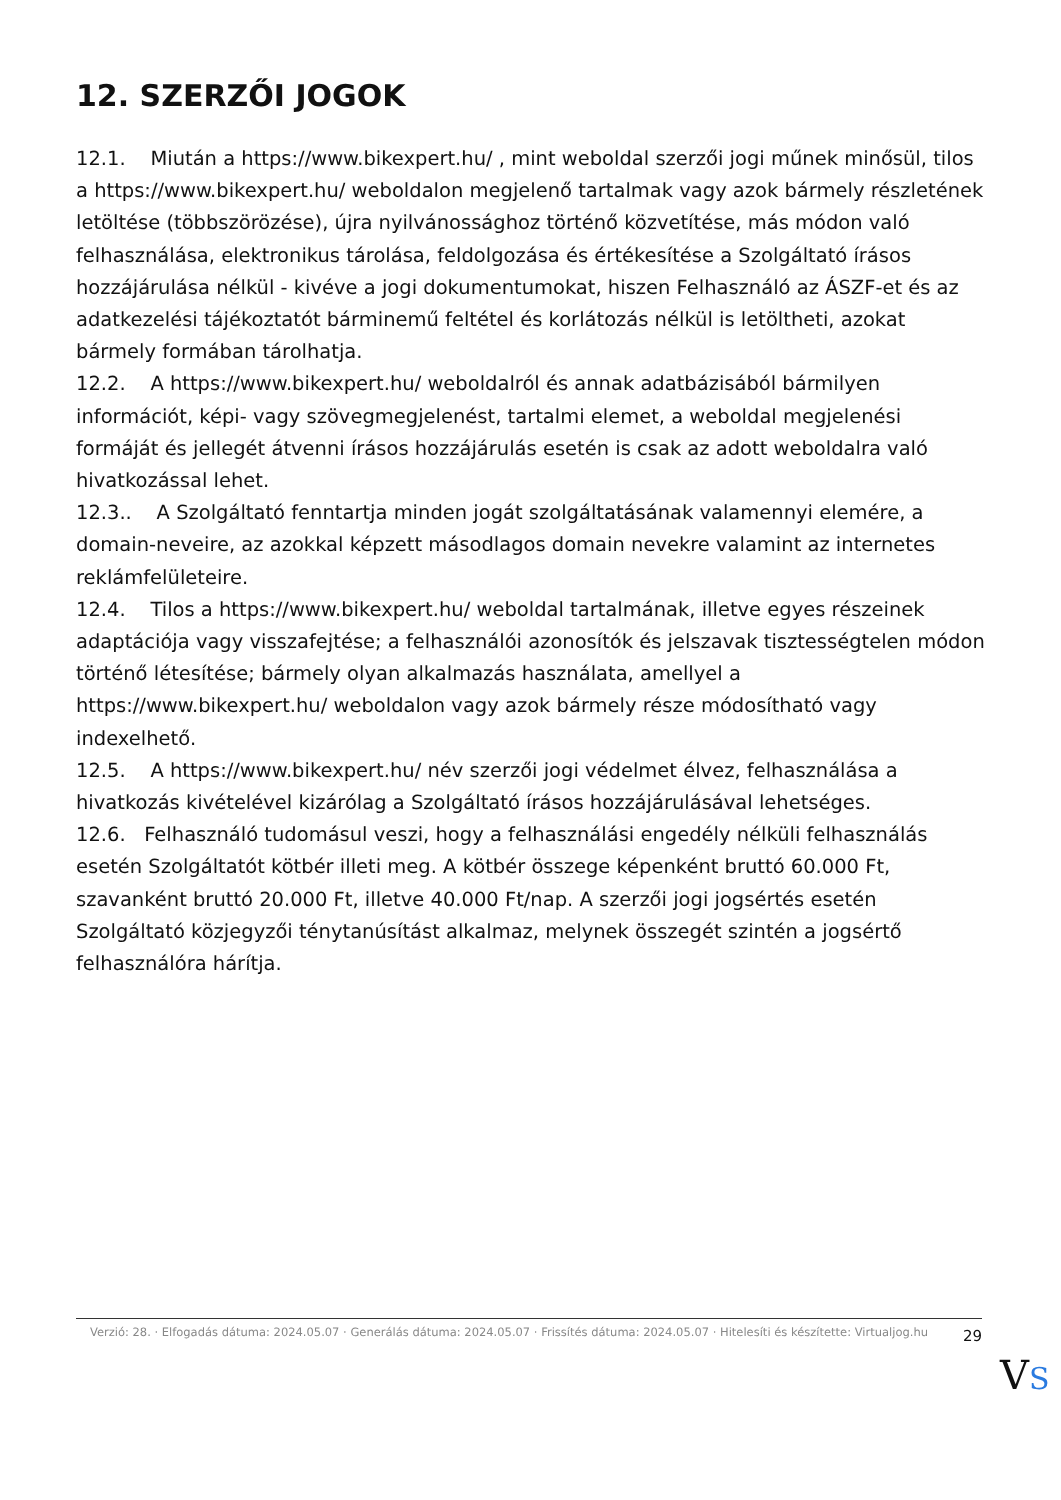12. SZERZŐI JOGOK
12.1. Miután a https://www.bikexpert.hu/ , mint weboldal szerzői jogi műnek minősül, tilos a https://www.bikexpert.hu/ weboldalon megjelenő tartalmak vagy azok bármely részletének letöltése (többszörözése), újra nyilvánossághoz történő közvetítése, más módon való felhasználása, elektronikus tárolása, feldolgozása és értékesítése a Szolgáltató írásos hozzájárulása nélkül - kivéve a jogi dokumentumokat, hiszen Felhasználó az ÁSZF-et és az adatkezelési tájékoztatót bárminemű feltétel és korlátozás nélkül is letöltheti, azokat bármely formában tárolhatja.
12.2. A https://www.bikexpert.hu/ weboldalról és annak adatbázisából bármilyen információt, képi- vagy szövegmegjelenést, tartalmi elemet, a weboldal megjelenési formáját és jellegét átvenni írásos hozzájárulás esetén is csak az adott weboldalra való hivatkozással lehet.
12.3.. A Szolgáltató fenntartja minden jogát szolgáltatásának valamennyi elemére, a domain-neveire, az azokkal képzett másodlagos domain nevekre valamint az internetes reklámfelületeire.
12.4. Tilos a https://www.bikexpert.hu/ weboldal tartalmának, illetve egyes részeinek adaptációja vagy visszafejtése; a felhasználói azonosítók és jelszavak tisztességtelen módon történő létesítése; bármely olyan alkalmazás használata, amellyel a https://www.bikexpert.hu/ weboldalon vagy azok bármely része módosítható vagy indexelhető.
12.5. A https://www.bikexpert.hu/ név szerzői jogi védelmet élvez, felhasználása a hivatkozás kivételével kizárólag a Szolgáltató írásos hozzájárulásával lehetséges.
12.6. Felhasználó tudomásul veszi, hogy a felhasználási engedély nélküli felhasználás esetén Szolgáltatót kötbér illeti meg. A kötbér összege képenként bruttó 60.000 Ft, szavanként bruttó 20.000 Ft, illetve 40.000 Ft/nap. A szerzői jogi jogsértés esetén Szolgáltató közjegyzői ténytanúsítást alkalmaz, melynek összegét szintén a jogsértő felhasználóra hárítja.
Verzió: 28. · Elfogadás dátuma: 2024.05.07 · Generálás dátuma: 2024.05.07 · Frissítés dátuma: 2024.05.07 · Hitelesíti és készítette: Virtualjog.hu
29
VS